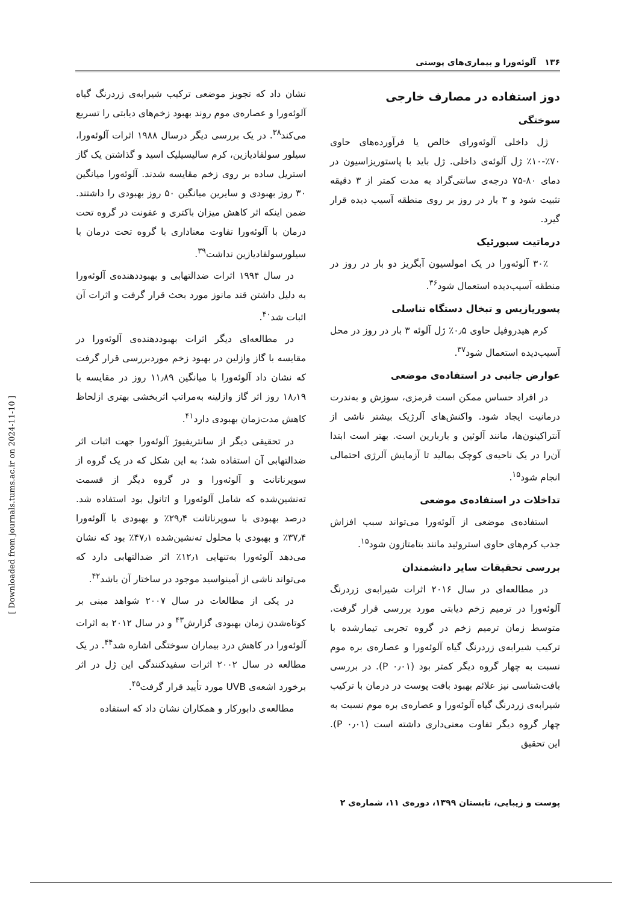۱۳۶ آلوئه‌ورا و بیماری‌های پوستی
دوز استفاده در مصارف خارجی
سوختگی
ژل داخلی آلوئه‌ورای خالص یا فرآورده‌های حاوی ۷۰٪-۱۰٪ ژل آلوئه‌ی داخلی. ژل باید با پاستوریزاسیون در دمای ۸۰-۷۵ درجه‌ی سانتی‌گراد به مدت کمتر از ۳ دقیقه تثبیت شود و ۳ بار در روز بر روی منطقه آسیب دیده قرار گیرد.
درماتیت سبورئیک
۳۰٪ آلوئه‌ورا در یک امولسیون آبگریز دو بار در روز در منطقه آسیب‌دیده استعمال شود<sup>۳۶</sup>.
پسوریازیس و تبخال دستگاه تناسلی
کرم هیدروفیل حاوی ۰٫۵٪ ژل آلوئه ۳ بار در روز در محل آسیب‌دیده استعمال شود<sup>۳۷</sup>.
عوارض جانبی در استفاده‌ی موضعی
در افراد حساس ممکن است قرمزی، سوزش و به‌ندرت درمانیت ایجاد شود. واکنش‌های آلرژیک بیشتر ناشی از آنتراکینون‌ها، مانند آلوئین و باربارین است. بهتر است ابتدا آن‌را در یک ناحیه‌ی کوچک بمالید تا آزمایش آلرژی احتمالی انجام شود<sup>۱۵</sup>.
تداخلات در استفاده‌ی موضعی
استفاده‌ی موضعی از آلوئه‌ورا می‌تواند سبب افزاش جذب کرم‌های حاوی استروئید مانند بتامتازون شود<sup>۱۵</sup>.
بررسی تحقیقات سایر دانشمندان
در مطالعه‌ای در سال ۲۰۱۶ اثرات شیرابه‌ی زردرنگ آلوئه‌ورا در ترمیم زخم دیابتی مورد بررسی قرار گرفت. متوسط زمان ترمیم زخم در گروه تجربی تیمارشده با ترکیب شیرابه‌ی زردرنگ گیاه آلوئه‌ورا و عصاره‌ی بره موم نسبت به چهار گروه دیگر کمتر بود (P ۰٫۰۱). در بررسی بافت‌شناسی نیز علائم بهبود بافت پوست در درمان با ترکیب شیرابه‌ی زردرنگ گیاه آلوئه‌ورا و عصاره‌ی بره موم نسبت به چهار گروه دیگر تفاوت معنی‌داری داشته است (P ۰٫۰۱). این تحقیق
نشان داد که تجویز موضعی ترکیب شیرابه‌ی زردرنگ گیاه آلوئه‌ورا و عصاره‌ی موم روند بهبود زخم‌های دیابتی را تسریع می‌کند<sup>۳۸</sup>. در یک بررسی دیگر درسال ۱۹۸۸ اثرات آلوئه‌ورا، سیلور سولفادیازین، کرم سالیسیلیک اسید و گذاشتن یک گاز استریل ساده بر روی زخم مقایسه شدند. آلوئه‌ورا میانگین ۳۰ روز بهبودی و سایرین میانگین ۵۰ روز بهبودی را داشتند. ضمن اینکه اثر کاهش میزان باکتری و عفونت در گروه تحت درمان با آلوئه‌ورا تفاوت معناداری با گروه تحت درمان با سیلورسولفادیازین نداشت<sup>۳۹</sup>.
در سال ۱۹۹۴ اثرات ضدالتهابی و بهبوددهنده‌ی آلوئه‌ورا به دلیل داشتن قند مانوز مورد بحث قرار گرفت و اثرات آن اثبات شد<sup>۴۰</sup>.
در مطالعه‌ای دیگر اثرات بهبوددهنده‌ی آلوئه‌ورا در مقایسه با گاز وازلین در بهبود زخم موردبررسی قرار گرفت که نشان داد آلوئه‌ورا با میانگین ۱۱٫۸۹ روز در مقایسه با ۱۸٫۱۹ روز اثر گاز وازلینه به‌مراتب اثربخشی بهتری ازلحاظ کاهش مدت‌زمان بهبودی دارد<sup>۴۱</sup>.
در تحقیقی دیگر از سانتریفیوژ آلوئه‌ورا جهت اثبات اثر ضدالتهابی آن استفاده شد؛ به این شکل که در یک گروه از سوپرناتانت و آلوئه‌ورا و در گروه دیگر از قسمت ته‌نشین‌شده که شامل آلوئه‌ورا و اتانول بود استفاده شد. درصد بهبودی با سوپرناتانت ۲۹٫۴٪ و بهبودی با آلوئه‌ورا ۳۷٫۴٪ و بهبودی با محلول ته‌نشین‌شده ۴۷٫۱٪ بود که نشان می‌دهد آلوئه‌ورا به‌تنهایی ۱۲٫۱٪ اثر ضدالتهابی دارد که می‌تواند ناشی از آمینواسید موجود در ساختار آن باشد<sup>۴۲</sup>.
در یکی از مطالعات در سال ۲۰۰۷ شواهد مبنی بر کوتاه‌شدن زمان بهبودی گزارش<sup>۴۳</sup> و در سال ۲۰۱۲ به اثرات آلوئه‌ورا در کاهش درد بیماران سوختگی اشاره شد<sup>۴۴</sup>. در یک مطالعه در سال ۲۰۰۲ اثرات سفیدکنندگی این ژل در اثر برخورد اشعه‌ی UVB مورد تأیید قرار گرفت<sup>۴۵</sup>.
مطالعه‌ی دابورکار و همکاران نشان داد که استفاده
پوست و زیبایی، تابستان ۱۳۹۹، دوره‌ی ۱۱، شماره‌ی ۲
[ Downloaded from journals.tums.ac.ir on 2024-11-10 ]